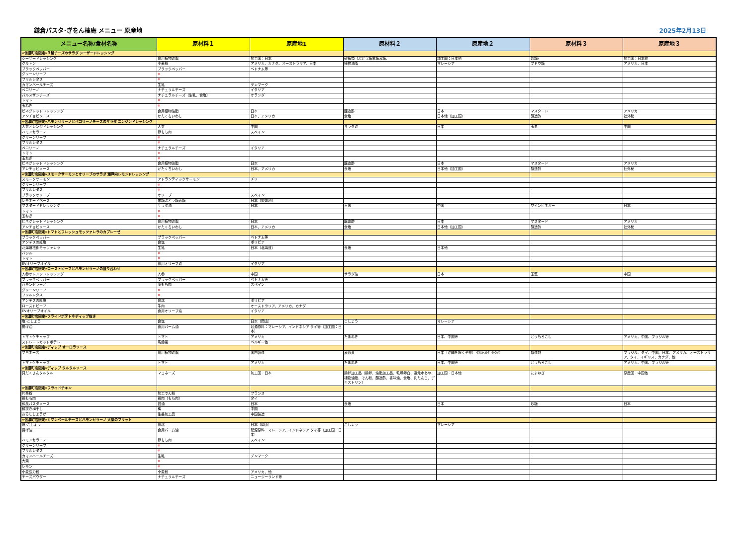鎌倉パスタ･ぎをん椿庵 メニュー 原産地 2025年2月13日
| メニュー名称/食材名称 | 原材料１ | 原産地1 | 原材料２ | 原産地２ | 原材料３ | 原産地３ |
| --- | --- | --- | --- | --- | --- | --- |
| «信濃町店限定»３種チーズのサラダ シーザードレッシング | | | | | | |
| シーザードレッシング | 食用植物油脂 | 加工国：日本 | 砂糖類（ぶどう糖果糖液糖、 | 加工国：日本他 | 砂糖) | 加工国：日本他 |
| クルトン | 小麦粉 | アメリカ、カナダ、オーストラリア、日本 | 植物油脂 | マレーシア | ブドウ糖 | アメリカ、日本 |
| ブラックペッパー | ブラックペッパー | ベトナム等 | | | | |
| グリーンリーフ | ※ | | | | | |
| フリルレタス | ※ | | | | | |
| カマンベールチーズ | 生乳 | デンマーク | | | | |
| ペコリーノ | ナチュラルチーズ | イタリア | | | | |
| パルメザンチーズ | ナチュラルチーズ（生乳、食塩） | オランダ | | | | |
| トマト | ※ | | | | | |
| 玉ねぎ | ※ | | | | | |
| ビネグレットドレッシング | 食用植物油脂 | 日本 | 醸造酢 | 日本 | マスタード | アメリカ |
| アンチョビソース | かたくちいわし | 日本、アメリカ | 食塩 | 日本他（加工国） | 醸造酢 | 社外秘 |
| «信濃町店限定»ハモンセラーノとペコリーノチーズのサラダ ニンジンドレッシング | | | | | | |
| 人参オレンジドレッシング | 人参 | 中国 | サラダ油 | 日本 | 玉葱 | 中国 |
| ハモンセラーノ | 豚もも肉 | スペイン | | | | |
| グリーンリーフ | ※ | | | | | |
| フリルレタス | ※ | | | | | |
| ペコリーノ | ナチュラルチーズ | イタリア | | | | |
| トマト | ※ | | | | | |
| 玉ねぎ | ※ | | | | | |
| ビネグレットドレッシング | 食用植物油脂 | 日本 | 醸造酢 | 日本 | マスタード | アメリカ |
| アンチョビソース | かたくちいわし | 日本、アメリカ | 食塩 | 日本他（加工国） | 醸造酢 | 社外秘 |
| «信濃町店限定»スモークサーモンとオリーブのサラダ 瀬戸内レモンドレッシング | | | | | | |
| スモークサーモン | アトランティックサーモン | チリ | | | | |
| グリーンリーフ | ※ | | | | | |
| フリルレタス | ※ | | | | | |
| ブラックオリーブ | オリーブ | スペイン | | | | |
| レモネードベース | 果糖ぶどう糖液糖 | 日本（製造地） | | | | |
| マスタードドレッシング | サラダ油 | 日本 | 玉葱 | 中国 | ワインビネガー | 日本 |
| トマト | ※ | | | | | |
| 玉ねぎ | ※ | | | | | |
| ビネグレットドレッシング | 食用植物油脂 | 日本 | 醸造酢 | 日本 | マスタード | アメリカ |
| アンチョビソース | かたくちいわし | 日本、アメリカ | 食塩 | 日本他（加工国） | 醸造酢 | 社外秘 |
| «信濃町店限定»トマトとフレッシュモッツァレラのカプレーゼ | | | | | | |
| ブラックペッパー | ブラックペッパー | ベトナム等 | | | | |
| アンデスの紅塩 | 食塩 | ボリビア | | | | |
| 北海道根釧モッツァレラ | 生乳 | 日本（北海道） | 食塩 | 日本他 | | |
| バジル | ※ | | | | | |
| トマト | ※ | | | | | |
| EVオリーブオイル | 食用オリーブ油 | イタリア | | | | |
| «信濃町店限定»ローストビーフとハモンセラーノの盛り合わせ | | | | | | |
| 人参オレンジドレッシング | 人参 | 中国 | サラダ油 | 日本 | 玉葱 | 中国 |
| ブラックペッパー | ブラックペッパー | ベトナム等 | | | | |
| ハモンセラーノ | 豚もも肉 | スペイン | | | | |
| グリーンリーフ | ※ | | | | | |
| フリルレタス | ※ | | | | | |
| アンデスの紅塩 | 食塩 | ボリビア | | | | |
| ローストビーフ | 牛肉 | オーストラリア、アメリカ、カナダ | | | | |
| EVオリーブオイル | 食用オリーブ油 | イタリア | | | | |
| «信濃町店限定»フライドポテト※ディップ抜き | | | | | | |
| 塩･こしょう | 食塩 | 日本（岡山） | こしょう | マレーシア | | |
| 揚げ油 | 食用パーム油 | 起源原料：マレーシア、インドネシア タイ等（加工国：日本） | | | | |
| トマトケチャップ | トマト | アメリカ | たまねぎ | 日本、中国等 | とうもろこし | アメリカ、中国、ブラジル等 |
| ストレートカットポテト | 馬鈴薯 | ベルギー他 | | | | |
| «信濃町店限定»ディップ オーロラソース | | | | | | |
| マヨネーズ | 食用植物油脂 | 国内製造 | 液卵黄 | 日本（沖縄を除く全県）･ｱﾒﾘｶ･ｶﾅﾀﾞ･ﾖｰﾛｯﾊﾟ | 醸造酢 | ブラジル、タイ、中国、日本、アメリカ、オーストラリア、タイ、イギリス、カナダ、他 |
| トマトケチャップ | トマト | アメリカ | たまねぎ | 日本、中国等 | とうもろこし | アメリカ、中国、ブラジル等 |
| «信濃町店限定»ディップ タルタルソース | | | | | | |
| 貝だくさんタルタル | マヨネーズ | 加工国：日本 | 鶏卵加工品（鶏卵、油脂加工品、乾燥卵白、還元水あめ、植物油脂、でん粉、醸造酢、香味油、食塩、乳たん白、デキストリン） | 加工国：日本他 | たまねぎ | 原産国：中国他 |
| «信濃町店限定»フライドチキン | | | | | | |
| 片栗粉 | 加工でん粉 | フランス | | | | |
| 鶏もも肉 | 鶏肉（もも肉） | タイ | | | | |
| 和風パスタソース | 醤油 | 日本 | 食塩 | 日本 | 砂糖 | 日本 |
| 種抜き梅干し | 梅 | 中国 | | | | |
| おろししょうが | 生姜加工品 | 中国製造 | | | | |
| «信濃町店限定»カマンベールチーズとハモンセラーノ 大葉のフリット | | | | | | |
| 塩･こしょう | 食塩 | 日本（岡山） | こしょう | マレーシア | | |
| 揚げ油 | 食用パーム油 | 起源原料：マレーシア、インドネシア タイ等（加工国：日本） | | | | |
| ハモンセラーノ | 豚もも肉 | スペイン | | | | |
| グリーンリーフ | ※ | | | | | |
| フリルレタス | ※ | | | | | |
| カマンベールチーズ | 生乳 | デンマーク | | | | |
| 大葉 | ※ | | | | | |
| レモン | ※ | | | | | |
| 小麦強力粉 | 小麦粉 | アメリカ、他 | | | | |
| チーズパウダー | ナチュラルチーズ | ニュージーランド等 | | | | |